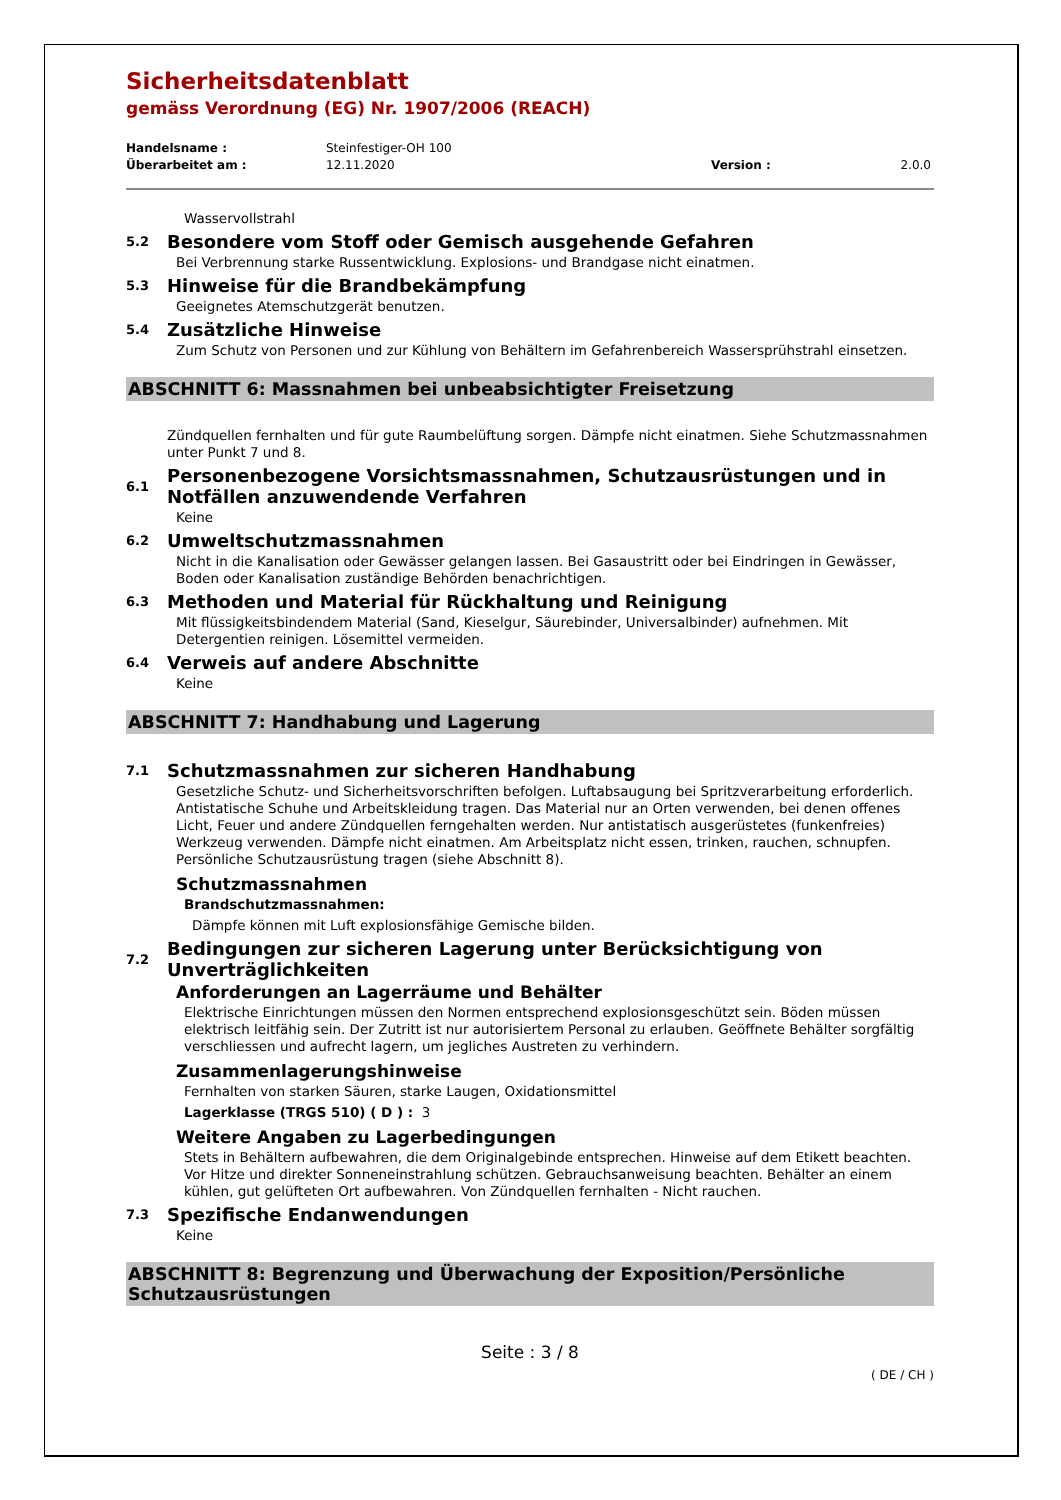Sicherheitsdatenblatt
gemäss Verordnung (EG) Nr. 1907/2006 (REACH)
Handelsname : Steinfestiger-OH 100
Überarbeitet am : 12.11.2020 Version : 2.0.0
Wasservollstrahl
5.2 Besondere vom Stoff oder Gemisch ausgehende Gefahren
Bei Verbrennung starke Russentwicklung. Explosions- und Brandgase nicht einatmen.
5.3 Hinweise für die Brandbekämpfung
Geeignetes Atemschutzgerät benutzen.
5.4 Zusätzliche Hinweise
Zum Schutz von Personen und zur Kühlung von Behältern im Gefahrenbereich Wassersprühstrahl einsetzen.
ABSCHNITT 6: Massnahmen bei unbeabsichtigter Freisetzung
Zündquellen fernhalten und für gute Raumbelüftung sorgen. Dämpfe nicht einatmen. Siehe Schutzmassnahmen unter Punkt 7 und 8.
6.1 Personenbezogene Vorsichtsmassnahmen, Schutzausrüstungen und in Notfällen anzuwendende Verfahren
Keine
6.2 Umweltschutzmassnahmen
Nicht in die Kanalisation oder Gewässer gelangen lassen. Bei Gasaustritt oder bei Eindringen in Gewässer, Boden oder Kanalisation zuständige Behörden benachrichtigen.
6.3 Methoden und Material für Rückhaltung und Reinigung
Mit flüssigkeitsbindendem Material (Sand, Kieselgur, Säurebinder, Universalbinder) aufnehmen. Mit Detergentien reinigen. Lösemittel vermeiden.
6.4 Verweis auf andere Abschnitte
Keine
ABSCHNITT 7: Handhabung und Lagerung
7.1 Schutzmassnahmen zur sicheren Handhabung
Gesetzliche Schutz- und Sicherheitsvorschriften befolgen. Luftabsaugung bei Spritzverarbeitung erforderlich. Antistatische Schuhe und Arbeitskleidung tragen. Das Material nur an Orten verwenden, bei denen offenes Licht, Feuer und andere Zündquellen ferngehalten werden. Nur antistatisch ausgerüstetes (funkenfreies) Werkzeug verwenden. Dämpfe nicht einatmen. Am Arbeitsplatz nicht essen, trinken, rauchen, schnupfen. Persönliche Schutzausrüstung tragen (siehe Abschnitt 8).
Schutzmassnahmen
Brandschutzmassnahmen:
Dämpfe können mit Luft explosionsfähige Gemische bilden.
7.2 Bedingungen zur sicheren Lagerung unter Berücksichtigung von Unverträglichkeiten
Anforderungen an Lagerräume und Behälter
Elektrische Einrichtungen müssen den Normen entsprechend explosionsgeschützt sein. Böden müssen elektrisch leitfähig sein. Der Zutritt ist nur autorisiertem Personal zu erlauben. Geöffnete Behälter sorgfältig verschliessen und aufrecht lagern, um jegliches Austreten zu verhindern.
Zusammenlagerungshinweise
Fernhalten von starken Säuren, starke Laugen, Oxidationsmittel
Lagerklasse (TRGS 510) ( D ) : 3
Weitere Angaben zu Lagerbedingungen
Stets in Behältern aufbewahren, die dem Originalgebinde entsprechen. Hinweise auf dem Etikett beachten. Vor Hitze und direkter Sonneneinstrahlung schützen. Gebrauchsanweisung beachten. Behälter an einem kühlen, gut gelüfteten Ort aufbewahren. Von Zündquellen fernhalten - Nicht rauchen.
7.3 Spezifische Endanwendungen
Keine
ABSCHNITT 8: Begrenzung und Überwachung der Exposition/Persönliche Schutzausrüstungen
Seite : 3 / 8
( DE / CH )